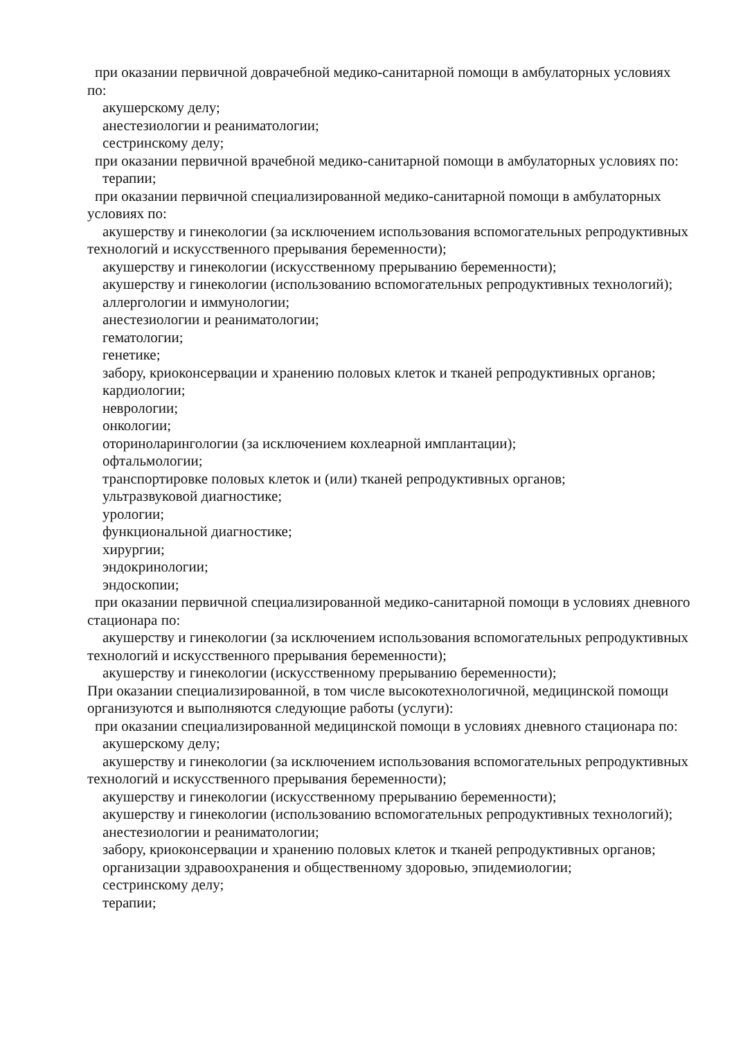при оказании первичной доврачебной медико-санитарной помощи в амбулаторных условиях по:
акушерскому делу;
анестезиологии и реаниматологии;
сестринскому делу;
при оказании первичной врачебной медико-санитарной помощи в амбулаторных условиях по:
терапии;
при оказании первичной специализированной медико-санитарной помощи в амбулаторных условиях по:
акушерству и гинекологии (за исключением использования вспомогательных репродуктивных технологий и искусственного прерывания беременности);
акушерству и гинекологии (искусственному прерыванию беременности);
акушерству и гинекологии (использованию вспомогательных репродуктивных технологий);
аллергологии и иммунологии;
анестезиологии и реаниматологии;
гематологии;
генетике;
забору, криоконсервации и хранению половых клеток и тканей репродуктивных органов;
кардиологии;
неврологии;
онкологии;
оториноларингологии (за исключением кохлеарной имплантации);
офтальмологии;
транспортировке половых клеток и (или) тканей репродуктивных органов;
ультразвуковой диагностике;
урологии;
функциональной диагностике;
хирургии;
эндокринологии;
эндоскопии;
при оказании первичной специализированной медико-санитарной помощи в условиях дневного стационара по:
акушерству и гинекологии (за исключением использования вспомогательных репродуктивных технологий и искусственного прерывания беременности);
акушерству и гинекологии (искусственному прерыванию беременности);
При оказании специализированной, в том числе высокотехнологичной, медицинской помощи организуются и выполняются следующие работы (услуги):
при оказании специализированной медицинской помощи в условиях дневного стационара по:
акушерскому делу;
акушерству и гинекологии (за исключением использования вспомогательных репродуктивных технологий и искусственного прерывания беременности);
акушерству и гинекологии (искусственному прерыванию беременности);
акушерству и гинекологии (использованию вспомогательных репродуктивных технологий);
анестезиологии и реаниматологии;
забору, криоконсервации и хранению половых клеток и тканей репродуктивных органов;
организации здравоохранения и общественному здоровью, эпидемиологии;
сестринскому делу;
терапии;